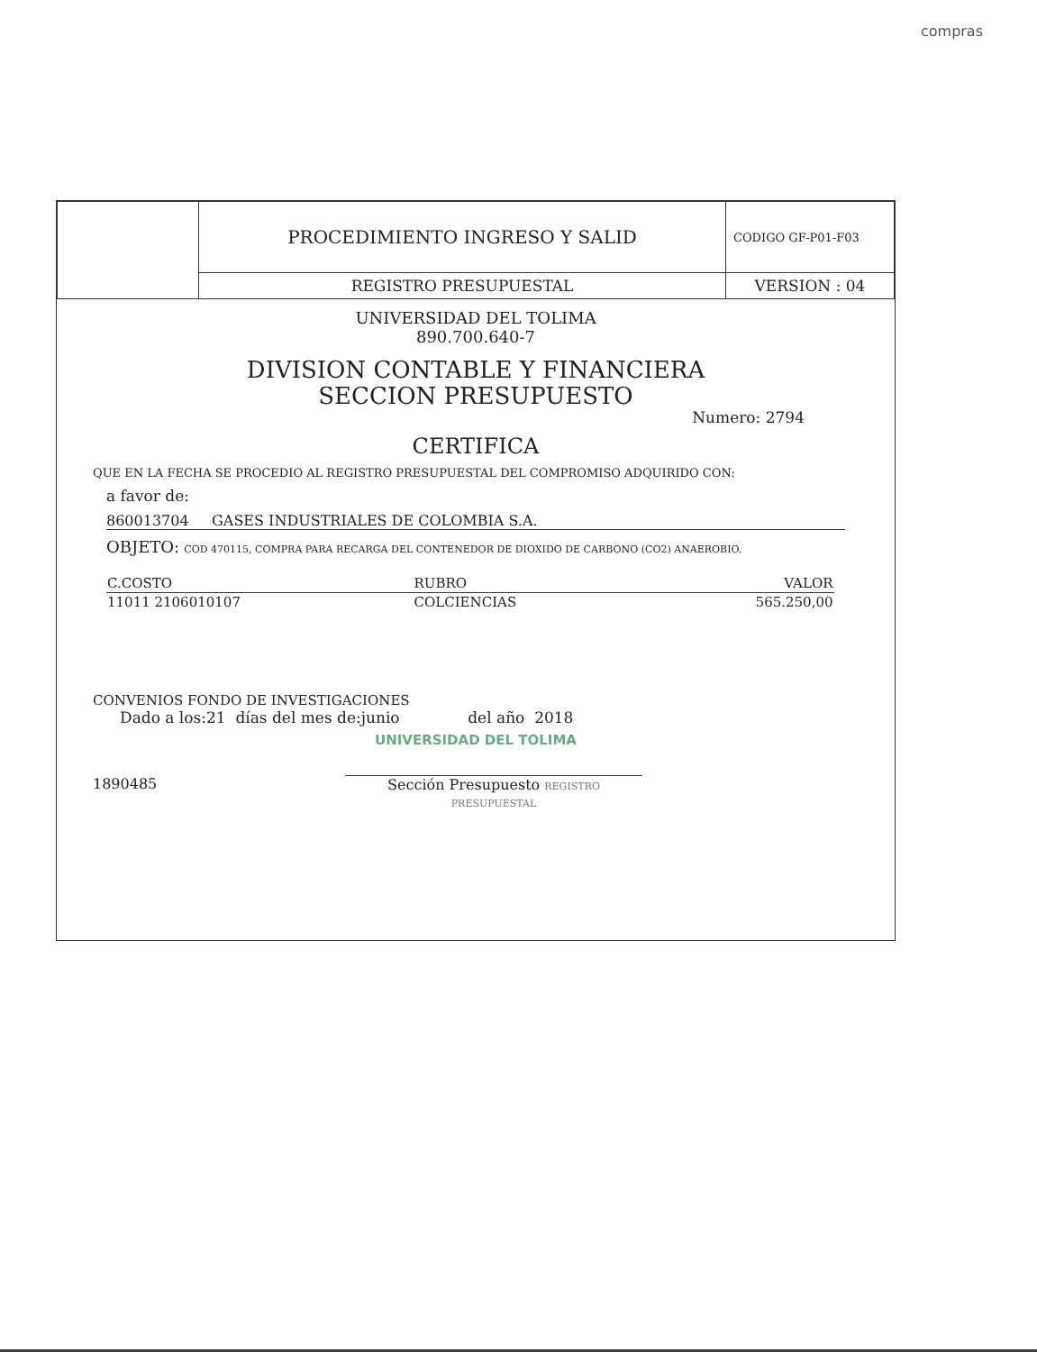compras
| | PROCEDIMIENTO INGRESO Y SALID | CODIGO GF-P01-F03 |
| | REGISTRO PRESUPUESTAL | VERSION : 04 |
UNIVERSIDAD DEL TOLIMA
890.700.640-7
DIVISION CONTABLE Y FINANCIERA
SECCION PRESUPUESTO
Numero: 2794
CERTIFICA
QUE EN LA FECHA SE PROCEDIO AL REGISTRO PRESUPUESTAL DEL COMPROMISO ADQUIRIDO CON:
a favor de:
860013704 GASES INDUSTRIALES DE COLOMBIA S.A.
OBJETO: COD 470115, COMPRA PARA RECARGA DEL CONTENEDOR DE DIOXIDO DE CARBONO (CO2) ANAEROBIO.
| C.COSTO | RUBRO | | VALOR |
| --- | --- | --- | --- |
| 11011 2106010107 | COLCIENCIAS | | 565.250,00 |
CONVENIOS FONDO DE INVESTIGACIONES
Dado a los:21 días del mes de:junio del año 2018
UNIVERSIDAD DEL TOLIMA
1890485 Sección Presupuesto REGISTRO PRESUPUESTAL